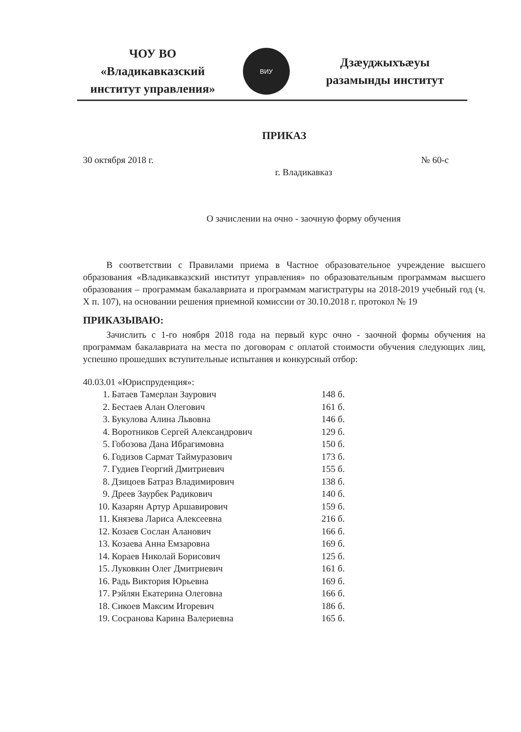ЧОУ ВО
«Владикавказский
институт управления»
ВИУ
Дзæуджыхъæуы
разамынды институт
ПРИКАЗ
30 октября 2018 г. № 60-с
г. Владикавказ
О зачислении на очно - заочную форму обучения
В соответствии с Правилами приема в Частное образовательное учреждение высшего образования «Владикавказский институт управления» по образовательным программам высшего образования – программам бакалавриата и программам магистратуры на 2018-2019 учебный год (ч. X п. 107), на основании решения приемной комиссии от 30.10.2018 г. протокол № 19
ПРИКАЗЫВАЮ:
Зачислить с 1-го ноября 2018 года на первый курс очно - заочной формы обучения на программам бакалавриата на места по договорам с оплатой стоимости обучения следующих лиц, успешно прошедших вступительные испытания и конкурсный отбор:
40.03.01 «Юриспруденция»:
| 1. | Батаев Тамерлан Заурович | 148 б. |
| 2. | Бестаев Алан Олегович | 161 б. |
| 3. | Букулова Алина Львовна | 146 б. |
| 4. | Воротников Сергей Александрович | 129 б. |
| 5. | Гобозова Дана Ибрагимовна | 150 б. |
| 6. | Годизов Сармат Таймуразович | 173 б. |
| 7. | Гудиев Георгий Дмитриевич | 155 б. |
| 8. | Дзицоев Батраз Владимирович | 138 б. |
| 9. | Дреев Заурбек Радикович | 140 б. |
| 10. | Казарян Артур Аршавирович | 159 б. |
| 11. | Князева Лариса Алексеевна | 216 б. |
| 12. | Козаев Сослан Аланович | 166 б. |
| 13. | Козаева Анна Емзаровна | 169 б. |
| 14. | Кораев Николай Борисович | 125 б. |
| 15. | Луковкин Олег Дмитриевич | 161 б. |
| 16. | Радь Виктория Юрьевна | 169 б. |
| 17. | Рэйлян Екатерина Олеговна | 166 б. |
| 18. | Сикоев Максим Игоревич | 186 б. |
| 19. | Сосранова Карина Валериевна | 165 б. |